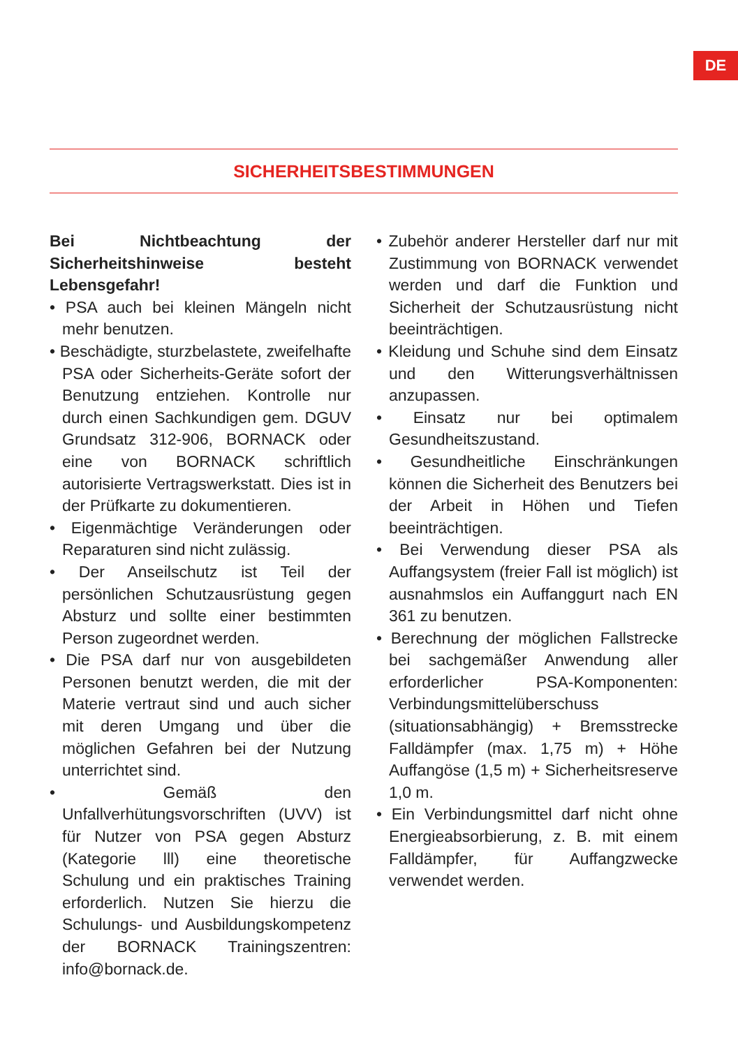DE
SICHERHEITSBESTIMMUNGEN
Bei Nichtbeachtung der Sicherheitshinweise besteht Lebensgefahr!
• PSA auch bei kleinen Mängeln nicht mehr benutzen.
• Beschädigte, sturzbelastete, zweifelhafte PSA oder Sicherheits-Geräte sofort der Benutzung entziehen. Kontrolle nur durch einen Sachkundigen gem. DGUV Grundsatz 312-906, BORNACK oder eine von BORNACK schriftlich autorisierte Vertragswerkstatt. Dies ist in der Prüfkarte zu dokumentieren.
• Eigenmächtige Veränderungen oder Reparaturen sind nicht zulässig.
• Der Anseilschutz ist Teil der persönlichen Schutzausrüstung gegen Absturz und sollte einer bestimmten Person zugeordnet werden.
• Die PSA darf nur von ausgebildeten Personen benutzt werden, die mit der Materie vertraut sind und auch sicher mit deren Umgang und über die möglichen Gefahren bei der Nutzung unterrichtet sind.
• Gemäß den Unfallverhütungsvorschriften (UVV) ist für Nutzer von PSA gegen Absturz (Kategorie lll) eine theoretische Schulung und ein praktisches Training erforderlich. Nutzen Sie hierzu die Schulungs- und Ausbildungskompetenz der BORNACK Trainingszentren: info@bornack.de.
• Zubehör anderer Hersteller darf nur mit Zustimmung von BORNACK verwendet werden und darf die Funktion und Sicherheit der Schutzausrüstung nicht beeinträchtigen.
• Kleidung und Schuhe sind dem Einsatz und den Witterungsverhältnissen anzupassen.
• Einsatz nur bei optimalem Gesundheitszustand.
• Gesundheitliche Einschränkungen können die Sicherheit des Benutzers bei der Arbeit in Höhen und Tiefen beeinträchtigen.
• Bei Verwendung dieser PSA als Auffangsystem (freier Fall ist möglich) ist ausnahmslos ein Auffanggurt nach EN 361 zu benutzen.
• Berechnung der möglichen Fallstrecke bei sachgemäßer Anwendung aller erforderlicher PSA-Komponenten: Verbindungsmittelüberschuss (situationsabhängig) + Bremsstrecke Falldämpfer (max. 1,75 m) + Höhe Auffangöse (1,5 m) + Sicherheitsreserve 1,0 m.
• Ein Verbindungsmittel darf nicht ohne Energieabsorbierung, z. B. mit einem Falldämpfer, für Auffangzwecke verwendet werden.